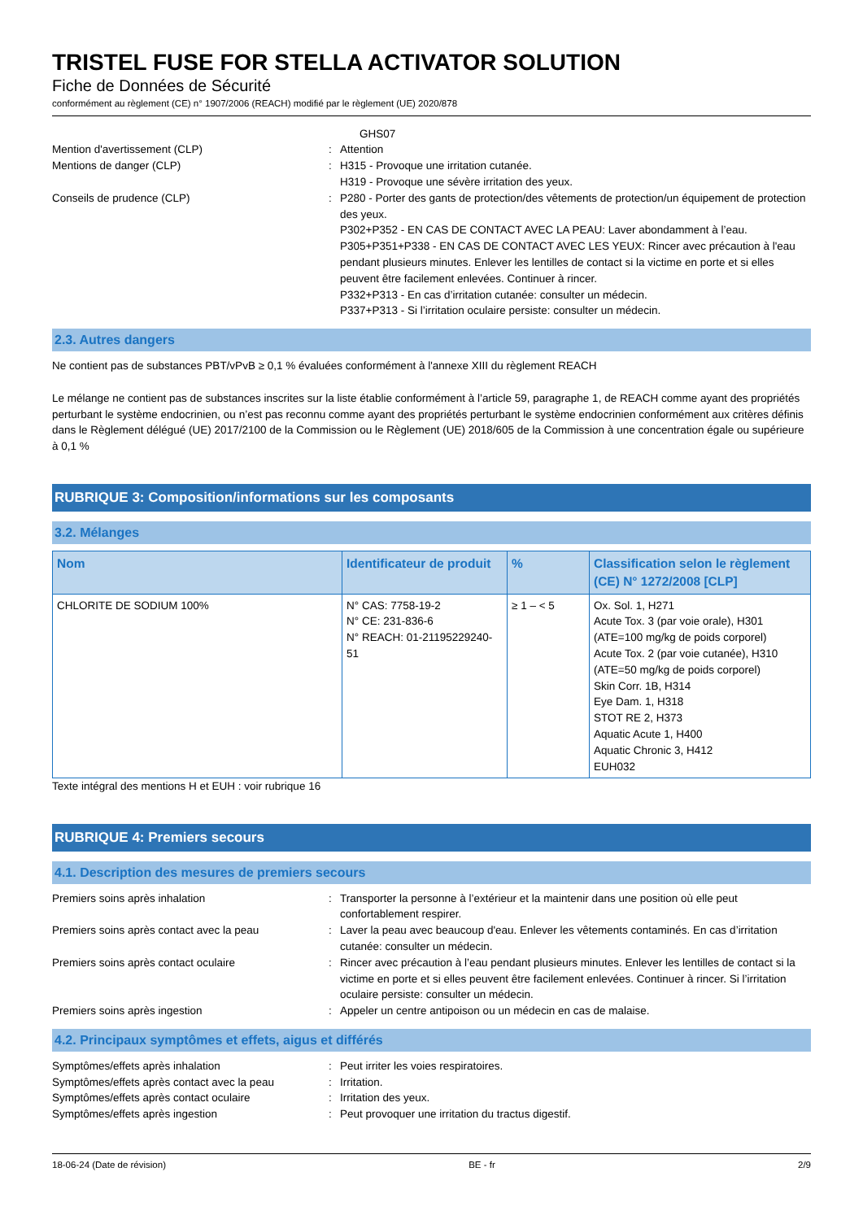TRISTEL FUSE FOR STELLA ACTIVATOR SOLUTION
Fiche de Données de Sécurité
conformément au règlement (CE) n° 1907/2006 (REACH) modifié par le règlement (UE) 2020/878
GHS07
Mention d'avertissement (CLP) : Attention
Mentions de danger (CLP) : H315 - Provoque une irritation cutanée.
H319 - Provoque une sévère irritation des yeux.
Conseils de prudence (CLP) : P280 - Porter des gants de protection/des vêtements de protection/un équipement de protection des yeux.
P302+P352 - EN CAS DE CONTACT AVEC LA PEAU: Laver abondamment à l’eau.
P305+P351+P338 - EN CAS DE CONTACT AVEC LES YEUX: Rincer avec précaution à l'eau pendant plusieurs minutes. Enlever les lentilles de contact si la victime en porte et si elles peuvent être facilement enlevées. Continuer à rincer.
P332+P313 - En cas d’irritation cutanée: consulter un médecin.
P337+P313 - Si l’irritation oculaire persiste: consulter un médecin.
2.3. Autres dangers
Ne contient pas de substances PBT/vPvB ≥ 0,1 % évaluées conformément à l'annexe XIII du règlement REACH
Le mélange ne contient pas de substances inscrites sur la liste établie conformément à l’article 59, paragraphe 1, de REACH comme ayant des propriétés perturbant le système endocrinien, ou n’est pas reconnu comme ayant des propriétés perturbant le système endocrinien conformément aux critères définis dans le Règlement délégué (UE) 2017/2100 de la Commission ou le Règlement (UE) 2018/605 de la Commission à une concentration égale ou supérieure à 0,1 %
RUBRIQUE 3: Composition/informations sur les composants
3.2. Mélanges
| Nom | Identificateur de produit | % | Classification selon le règlement (CE) N° 1272/2008 [CLP] |
| --- | --- | --- | --- |
| CHLORITE DE SODIUM 100% | N° CAS: 7758-19-2 N° CE: 231-836-6 N° REACH: 01-21195229240-51 | ≥ 1 – < 5 | Ox. Sol. 1, H271 Acute Tox. 3 (par voie orale), H301 (ATE=100 mg/kg de poids corporel) Acute Tox. 2 (par voie cutanée), H310 (ATE=50 mg/kg de poids corporel) Skin Corr. 1B, H314 Eye Dam. 1, H318 STOT RE 2, H373 Aquatic Acute 1, H400 Aquatic Chronic 3, H412 EUH032 |
Texte intégral des mentions H et EUH : voir rubrique 16
RUBRIQUE 4: Premiers secours
4.1. Description des mesures de premiers secours
Premiers soins après inhalation : Transporter la personne à l’extérieur et la maintenir dans une position où elle peut confortablement respirer.
Premiers soins après contact avec la peau : Laver la peau avec beaucoup d'eau. Enlever les vêtements contaminés. En cas d’irritation cutanée: consulter un médecin.
Premiers soins après contact oculaire : Rincer avec précaution à l’eau pendant plusieurs minutes. Enlever les lentilles de contact si la victime en porte et si elles peuvent être facilement enlevées. Continuer à rincer. Si l’irritation oculaire persiste: consulter un médecin.
Premiers soins après ingestion : Appeler un centre antipoison ou un médecin en cas de malaise.
4.2. Principaux symptômes et effets, aigus et différés
Symptômes/effets après inhalation : Peut irriter les voies respiratoires.
Symptômes/effets après contact avec la peau
: Irritation.
Symptômes/effets après contact oculaire : Irritation des yeux.
Symptômes/effets après ingestion : Peut provoquer une irritation du tractus digestif.
18-06-24 (Date de révision) BE - fr 2/9